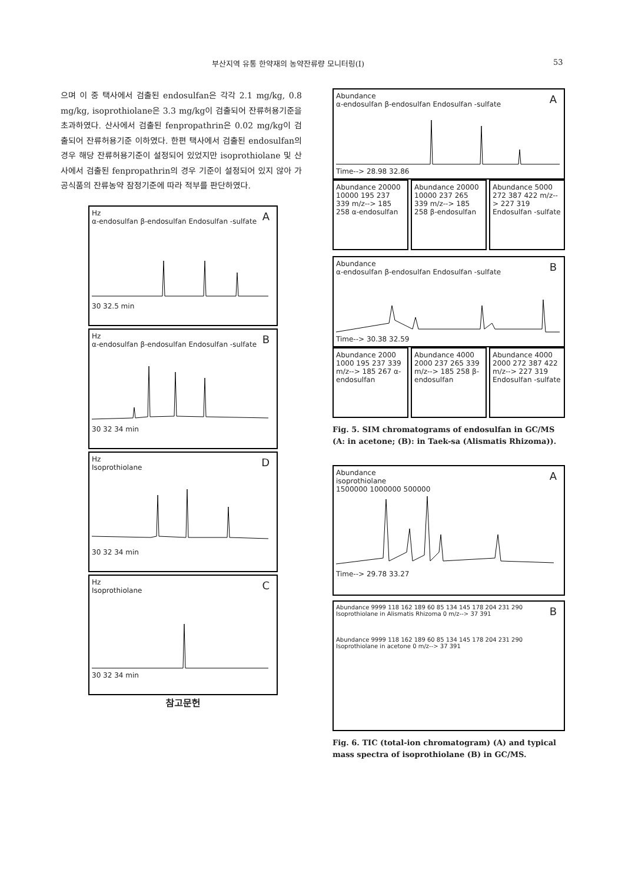부산지역 유통 한약재의 농약잔류량 모니터링(Ⅰ) 53
으며 이 중 택사에서 검출된 endosulfan은 각각 2.1 mg/kg, 0.8 mg/kg, isoprothiolane은 3.3 mg/kg이 검출되어 잔류허용기준을 초과하였다. 산사에서 검출된 fenpropathrin은 0.02 mg/kg이 검출되어 잔류허용기준 이하였다. 한편 택사에서 검출된 endosulfan의 경우 해당 잔류허용기준이 설정되어 있었지만 isoprothiolane 및 산사에서 검출된 fenpropathrin의 경우 기준이 설정되어 있지 않아 가공식품의 잔류농약 잠정기준에 따라 적부를 판단하였다.
A Hz
α-endosulfan β-endosulfan Endosulfan -sulfate30 32.5 min
B Hz
α-endosulfan β-endosulfan Endosulfan -sulfate30 32 34 min
D Hz
Isoprothiolane30 32 34 min
C Hz
Isoprothiolane30 32 34 min
참고문헌
A Abundance
α-endosulfan β-endosulfan Endosulfan -sulfateTime--> 28.98 32.86
Abundance 20000 10000 195 237 339 m/z--> 185 258 α-endosulfan
Abundance 20000 10000 237 265 339 m/z--> 185 258 β-endosulfan
Abundance 5000 272 387 422 m/z--> 227 319 Endosulfan -sulfate
B Abundance
α-endosulfan β-endosulfan Endosulfan -sulfateTime--> 30.38 32.59
Abundance 2000 1000 195 237 339 m/z--> 185 267 α-endosulfan
Abundance 4000 2000 237 265 339 m/z--> 185 258 β-endosulfan
Abundance 4000 2000 272 387 422 m/z--> 227 319 Endosulfan -sulfate
Fig. 5. SIM chromatograms of endosulfan in GC/MS (A: in acetone; (B): in Taek-sa (Alismatis Rhizoma)).
A Abundance
isoprothiolane
1500000 1000000 500000Time--> 29.78 33.27
B Abundance 9999 118 162 189 60 85 134 145 178 204 231 290 Isoprothiolane in Alismatis Rhizoma 0 m/z--> 37 391
Abundance 9999 118 162 189 60 85 134 145 178 204 231 290 Isoprothiolane in acetone 0 m/z--> 37 391
Fig. 6. TIC (total-ion chromatogram) (A) and typical mass spectra of isoprothiolane (B) in GC/MS.